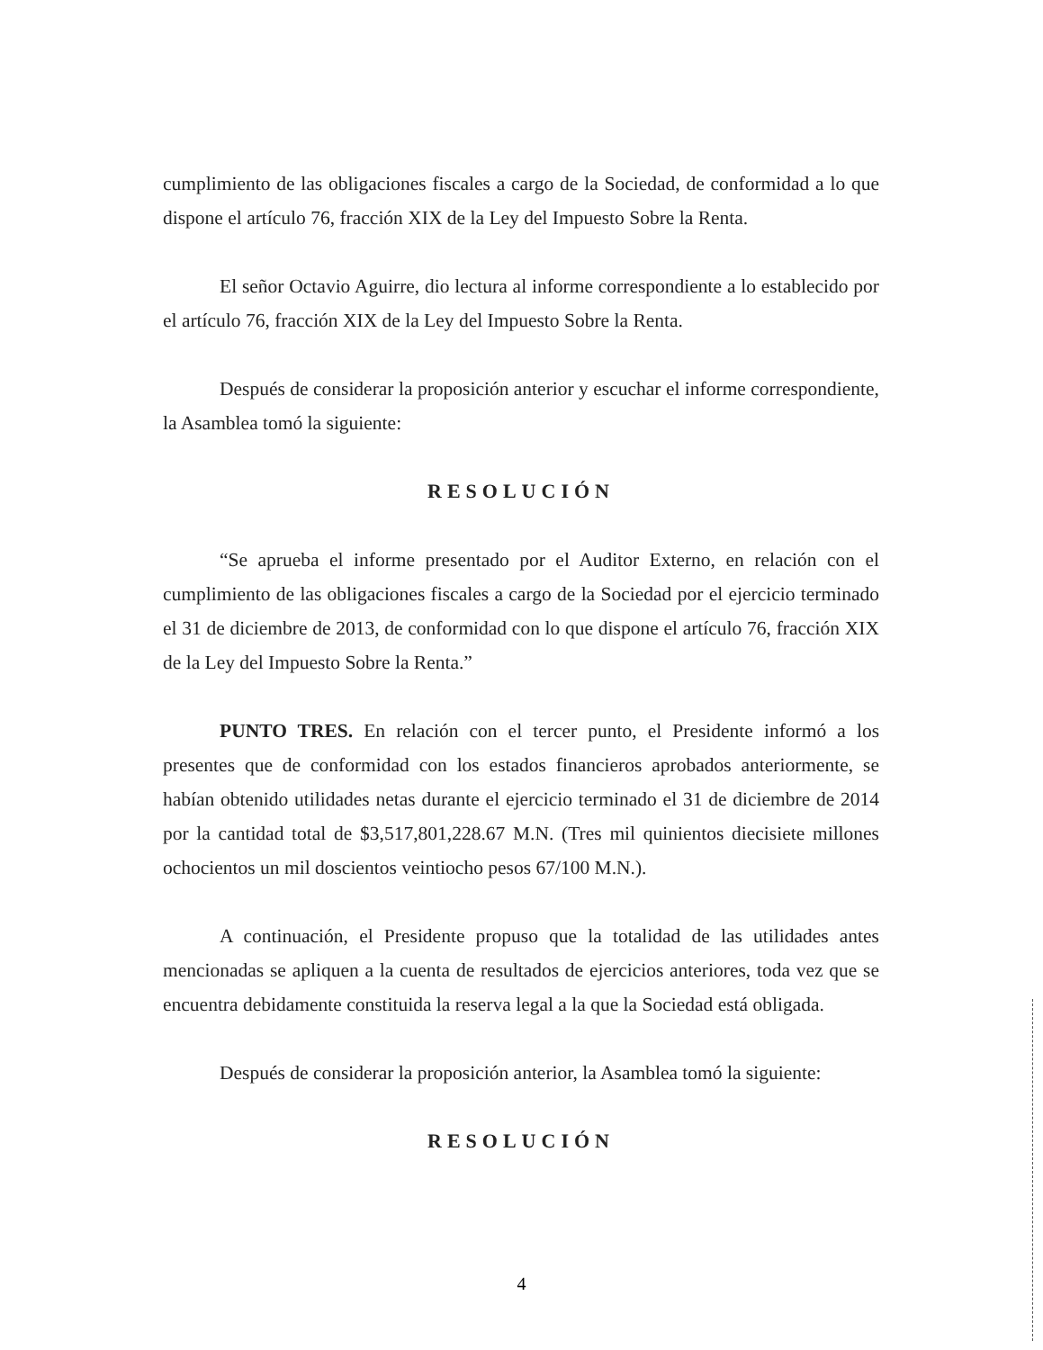cumplimiento de las obligaciones fiscales a cargo de la Sociedad, de conformidad a lo que dispone el artículo 76, fracción XIX de la Ley del Impuesto Sobre la Renta.
El señor Octavio Aguirre, dio lectura al informe correspondiente a lo establecido por el artículo 76, fracción XIX de la Ley del Impuesto Sobre la Renta.
Después de considerar la proposición anterior y escuchar el informe correspondiente, la Asamblea tomó la siguiente:
RESOLUCIÓN
“Se aprueba el informe presentado por el Auditor Externo, en relación con el cumplimiento de las obligaciones fiscales a cargo de la Sociedad por el ejercicio terminado el 31 de diciembre de 2013, de conformidad con lo que dispone el artículo 76, fracción XIX de la Ley del Impuesto Sobre la Renta.”
PUNTO TRES. En relación con el tercer punto, el Presidente informó a los presentes que de conformidad con los estados financieros aprobados anteriormente, se habían obtenido utilidades netas durante el ejercicio terminado el 31 de diciembre de 2014 por la cantidad total de $3,517,801,228.67 M.N. (Tres mil quinientos diecisiete millones ochocientos un mil doscientos veintiocho pesos 67/100 M.N.).
A continuación, el Presidente propuso que la totalidad de las utilidades antes mencionadas se apliquen a la cuenta de resultados de ejercicios anteriores, toda vez que se encuentra debidamente constituida la reserva legal a la que la Sociedad está obligada.
Después de considerar la proposición anterior, la Asamblea tomó la siguiente:
RESOLUCIÓN
4